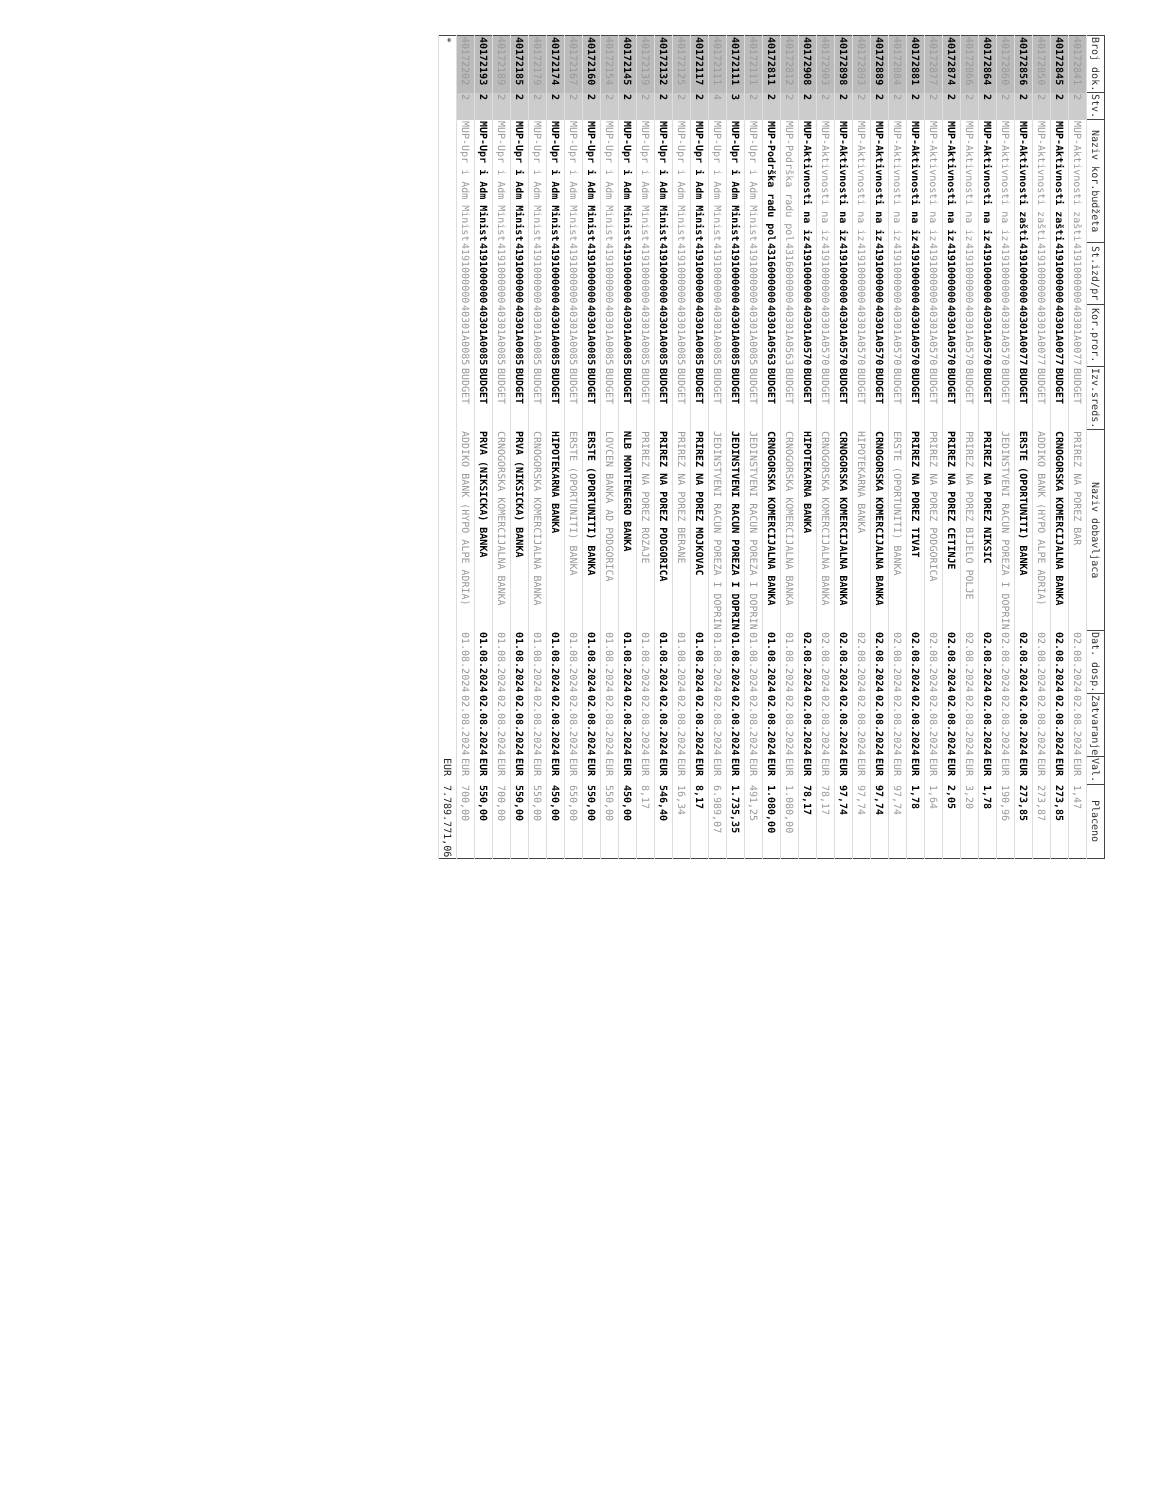| Broj dok. | Stv. | Naziv kor.budžeta | St.izd/pr | Kor.pror. | Izv.sreds. | Naziv dobavljaca | Dat. dosp. | Zatvaranje | Val. | Placeno |
| --- | --- | --- | --- | --- | --- | --- | --- | --- | --- | --- |
| 40172841 | 2 | MUP-Aktivnosti zašti | 4191000000 | 40301A0077 | BUDGET | PRIREZ NA POREZ BAR | 02.08.2024 | 02.08.2024 | EUR | 1,47 |
| 40172845 | 2 | MUP-Aktivnosti zašti | 4191000000 | 40301A0077 | BUDGET | CRNOGORSKA KOMERCIJALNA BANKA | 02.08.2024 | 02.08.2024 | EUR | 273,85 |
| 40172850 | 2 | MUP-Aktivnosti zašti | 4191000000 | 40301A0077 | BUDGET | ADDIKO BANK (HYPO ALPE ADRIA) | 02.08.2024 | 02.08.2024 | EUR | 273,87 |
| 40172856 | 2 | MUP-Aktivnosti zašti | 4191000000 | 40301A0077 | BUDGET | ERSTE (OPORTUNITI) BANKA | 02.08.2024 | 02.08.2024 | EUR | 273,85 |
| 40172860 | 2 | MUP-Aktivnosti na iz | 4191000000 | 40301A0570 | BUDGET | JEDINSTVENI RACUN POREZA I DOPRIN | 02.08.2024 | 02.08.2024 | EUR | 190,96 |
| 40172864 | 2 | MUP-Aktivnosti na iz | 4191000000 | 40301A0570 | BUDGET | PRIREZ NA POREZ NIKSIC | 02.08.2024 | 02.08.2024 | EUR | 1,78 |
| 40172866 | 2 | MUP-Aktivnosti na iz | 4191000000 | 40301A0570 | BUDGET | PRIREZ NA POREZ BIJELO POLJE | 02.08.2024 | 02.08.2024 | EUR | 3,20 |
| 40172874 | 2 | MUP-Aktivnosti na iz | 4191000000 | 40301A0570 | BUDGET | PRIREZ NA POREZ CETINJE | 02.08.2024 | 02.08.2024 | EUR | 2,05 |
| 40172877 | 2 | MUP-Aktivnosti na iz | 4191000000 | 40301A0570 | BUDGET | PRIREZ NA POREZ PODGORICA | 02.08.2024 | 02.08.2024 | EUR | 1,64 |
| 40172881 | 2 | MUP-Aktivnosti na iz | 4191000000 | 40301A0570 | BUDGET | PRIREZ NA POREZ TIVAT | 02.08.2024 | 02.08.2024 | EUR | 1,78 |
| 40172884 | 2 | MUP-Aktivnosti na iz | 4191000000 | 40301A0570 | BUDGET | ERSTE (OPORTUNITI) BANKA | 02.08.2024 | 02.08.2024 | EUR | 97,74 |
| 40172889 | 2 | MUP-Aktivnosti na iz | 4191000000 | 40301A0570 | BUDGET | CRNOGORSKA KOMERCIJALNA BANKA | 02.08.2024 | 02.08.2024 | EUR | 97,74 |
| 40172893 | 2 | MUP-Aktivnosti na iz | 4191000000 | 40301A0570 | BUDGET | HIPOTEKARNA BANKA | 02.08.2024 | 02.08.2024 | EUR | 97,74 |
| 40172898 | 2 | MUP-Aktivnosti na iz | 4191000000 | 40301A0570 | BUDGET | CRNOGORSKA KOMERCIJALNA BANKA | 02.08.2024 | 02.08.2024 | EUR | 97,74 |
| 40172903 | 2 | MUP-Aktivnosti na iz | 4191000000 | 40301A0570 | BUDGET | CRNOGORSKA KOMERCIJALNA BANKA | 02.08.2024 | 02.08.2024 | EUR | 78,17 |
| 40172908 | 2 | MUP-Aktivnosti na iz | 4191000000 | 40301A0570 | BUDGET | HIPOTEKARNA BANKA | 02.08.2024 | 02.08.2024 | EUR | 78,17 |
| 40172812 | 2 | MUP-Podrška radu pol | 4316000000 | 40301A0563 | BUDGET | CRNOGORSKA KOMERCIJALNA BANKA | 01.08.2024 | 02.08.2024 | EUR | 1.080,00 |
| 40172811 | 2 | MUP-Podrška radu pol | 4316000000 | 40301A0563 | BUDGET | CRNOGORSKA KOMERCIJALNA BANKA | 01.08.2024 | 02.08.2024 | EUR | 1.080,00 |
| 40172111 | 2 | MUP-Upr i Adm Minist | 4191000000 | 40301A0085 | BUDGET | JEDINSTVENI RACUN POREZA I DOPRIN | 01.08.2024 | 02.08.2024 | EUR | 491,25 |
| 40172111 | 3 | MUP-Upr i Adm Minist | 4191000000 | 40301A0085 | BUDGET | JEDINSTVENI RACUN POREZA I DOPRIN | 01.08.2024 | 02.08.2024 | EUR | 1.735,35 |
| 40172111 | 4 | MUP-Upr i Adm Minist | 4191000000 | 40301A0085 | BUDGET | JEDINSTVENI RACUN POREZA I DOPRIN | 01.08.2024 | 02.08.2024 | EUR | 6.989,07 |
| 40172117 | 2 | MUP-Upr i Adm Minist | 4191000000 | 40301A0085 | BUDGET | PRIREZ NA POREZ MOJKOVAC | 01.08.2024 | 02.08.2024 | EUR | 8,17 |
| 40172125 | 2 | MUP-Upr i Adm Minist | 4191000000 | 40301A0085 | BUDGET | PRIREZ NA POREZ BERANE | 01.08.2024 | 02.08.2024 | EUR | 16,34 |
| 40172132 | 2 | MUP-Upr i Adm Minist | 4191000000 | 40301A0085 | BUDGET | PRIREZ NA POREZ PODGORICA | 01.08.2024 | 02.08.2024 | EUR | 546,40 |
| 40172139 | 2 | MUP-Upr i Adm Minist | 4191000000 | 40301A0085 | BUDGET | PRIREZ NA POREZ ROZAJE | 01.08.2024 | 02.08.2024 | EUR | 8,17 |
| 40172145 | 2 | MUP-Upr i Adm Minist | 4191000000 | 40301A0085 | BUDGET | NLB MONTENEGRO BANKA | 01.08.2024 | 02.08.2024 | EUR | 450,00 |
| 40172154 | 2 | MUP-Upr i Adm Minist | 4191000000 | 40301A0085 | BUDGET | LOVCEN BANKA AD PODGORICA | 01.08.2024 | 02.08.2024 | EUR | 550,00 |
| 40172160 | 2 | MUP-Upr i Adm Minist | 4191000000 | 40301A0085 | BUDGET | ERSTE (OPORTUNITI) BANKA | 01.08.2024 | 02.08.2024 | EUR | 550,00 |
| 40172167 | 2 | MUP-Upr i Adm Minist | 4191000000 | 40301A0085 | BUDGET | ERSTE (OPORTUNITI) BANKA | 01.08.2024 | 02.08.2024 | EUR | 650,00 |
| 40172174 | 2 | MUP-Upr i Adm Minist | 4191000000 | 40301A0085 | BUDGET | HIPOTEKARNA BANKA | 01.08.2024 | 02.08.2024 | EUR | 450,00 |
| 40172179 | 2 | MUP-Upr i Adm Minist | 4191000000 | 40301A0085 | BUDGET | CRNOGORSKA KOMERCIJALNA BANKA | 01.08.2024 | 02.08.2024 | EUR | 550,00 |
| 40172185 | 2 | MUP-Upr i Adm Minist | 4191000000 | 40301A0085 | BUDGET | PRVA (NIKSICKA) BANKA | 01.08.2024 | 02.08.2024 | EUR | 550,00 |
| 40172189 | 2 | MUP-Upr i Adm Minist | 4191000000 | 40301A0085 | BUDGET | CRNOGORSKA KOMERCIJALNA BANKA | 01.08.2024 | 02.08.2024 | EUR | 700,00 |
| 40172193 | 2 | MUP-Upr i Adm Minist | 4191000000 | 40301A0085 | BUDGET | PRVA (NIKSICKA) BANKA | 01.08.2024 | 02.08.2024 | EUR | 550,00 |
| 40172202 | 2 | MUP-Upr i Adm Minist | 4191000000 | 40301A0085 | BUDGET | ADDIKO BANK (HYPO ALPE ADRIA) | 01.08.2024 | 02.08.2024 | EUR | 700,00 |
| * | | | | | | | | | EUR | 7.789.771,06 |